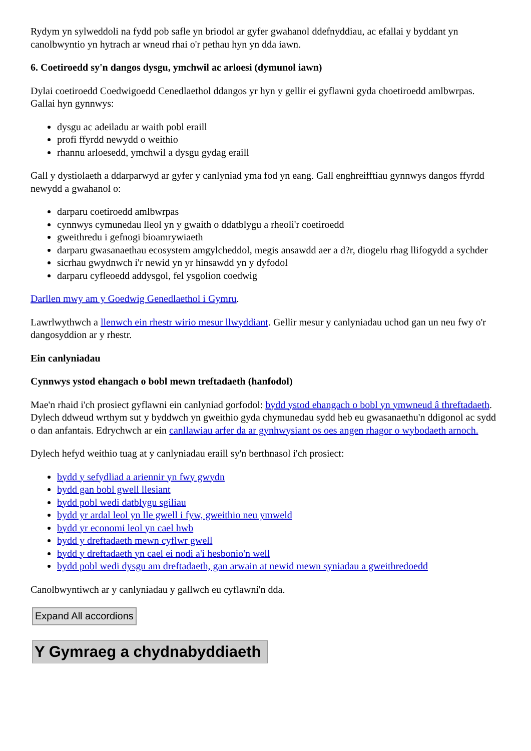Rydym yn sylweddoli na fydd pob safle yn briodol ar gyfer gwahanol ddefnyddiau, ac efallai y byddant yn canolbwyntio yn hytrach ar wneud rhai o'r pethau hyn yn dda iawn.
6. Coetiroedd sy'n dangos dysgu, ymchwil ac arloesi (dymunol iawn)
Dylai coetiroedd Coedwigoedd Cenedlaethol ddangos yr hyn y gellir ei gyflawni gyda choetiroedd amlbwrpas. Gallai hyn gynnwys:
dysgu ac adeiladu ar waith pobl eraill
profi ffyrdd newydd o weithio
rhannu arloesedd, ymchwil a dysgu gydag eraill
Gall y dystiolaeth a ddarparwyd ar gyfer y canlyniad yma fod yn eang. Gall enghreifftiau gynnwys dangos ffyrdd newydd a gwahanol o:
darparu coetiroedd amlbwrpas
cynnwys cymunedau lleol yn y gwaith o ddatblygu a rheoli'r coetiroedd
gweithredu i gefnogi bioamrywiaeth
darparu gwasanaethau ecosystem amgylcheddol, megis ansawdd aer a d?r, diogelu rhag llifogydd a sychder
sicrhau gwydnwch i'r newid yn yr hinsawdd yn y dyfodol
darparu cyfleoedd addysgol, fel ysgolion coedwig
Darllen mwy am y Goedwig Genedlaethol i Gymru.
Lawrlwythwch a llenwch ein rhestr wirio mesur llwyddiant. Gellir mesur y canlyniadau uchod gan un neu fwy o'r dangosyddion ar y rhestr.
Ein canlyniadau
Cynnwys ystod ehangach o bobl mewn treftadaeth (hanfodol)
Mae'n rhaid i'ch prosiect gyflawni ein canlyniad gorfodol: bydd ystod ehangach o bobl yn ymwneud â threftadaeth. Dylech ddweud wrthym sut y byddwch yn gweithio gyda chymunedau sydd heb eu gwasanaethu'n ddigonol ac sydd o dan anfantais. Edrychwch ar ein canllawiau arfer da ar gynhwysiant os oes angen rhagor o wybodaeth arnoch.
Dylech hefyd weithio tuag at y canlyniadau eraill sy'n berthnasol i'ch prosiect:
bydd y sefydliad a ariennir yn fwy gwydn
bydd gan bobl gwell llesiant
bydd pobl wedi datblygu sgiliau
bydd yr ardal leol yn lle gwell i fyw, gweithio neu ymweld
bydd yr economi leol yn cael hwb
bydd y dreftadaeth mewn cyflwr gwell
bydd y dreftadaeth yn cael ei nodi a'i hesbonio'n well
bydd pobl wedi dysgu am dreftadaeth, gan arwain at newid mewn syniadau a gweithredoedd
Canolbwyntiwch ar y canlyniadau y gallwch eu cyflawni'n dda.
Expand All accordions
Y Gymraeg a chydnabyddiaeth